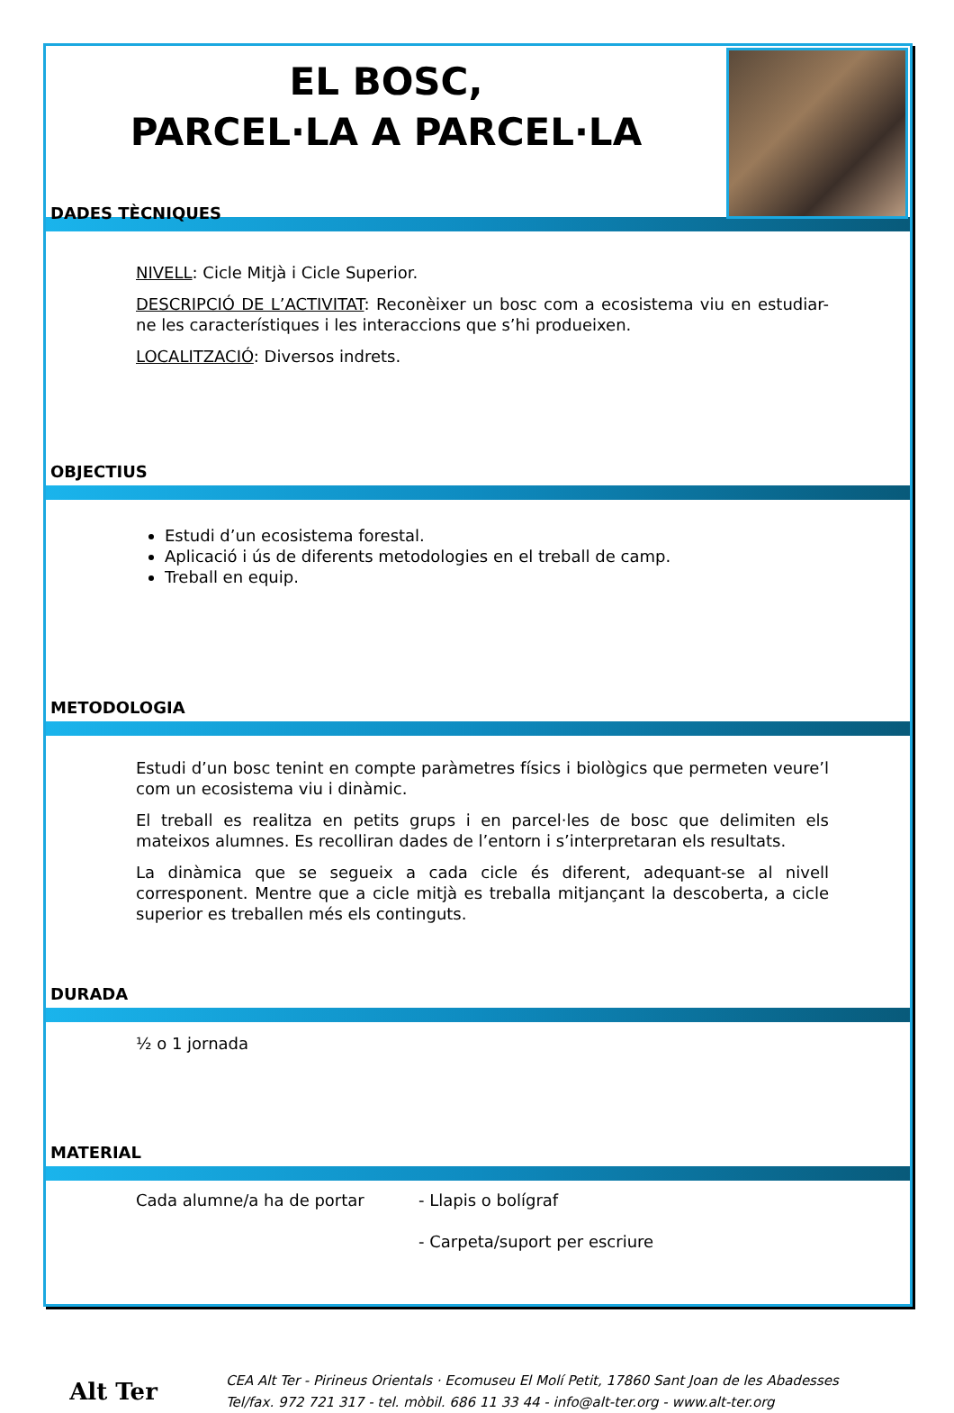EL BOSC,
PARCEL·LA A PARCEL·LA
DADES TÈCNIQUES
NIVELL: Cicle Mitjà i Cicle Superior.
DESCRIPCIÓ DE L’ACTIVITAT: Reconèixer un bosc com a ecosistema viu en estudiar-ne les característiques i les interaccions que s’hi produeixen.
LOCALITZACIÓ: Diversos indrets.
OBJECTIUS
Estudi d’un ecosistema forestal.
Aplicació i ús de diferents metodologies en el treball de camp.
Treball en equip.
METODOLOGIA
Estudi d’un bosc tenint en compte paràmetres físics i biològics que permeten veure’l com un ecosistema viu i dinàmic.
El treball es realitza en petits grups i en parcel·les de bosc que delimiten els mateixos alumnes. Es recolliran dades de l’entorn i s’interpretaran els resultats.
La dinàmica que se segueix a cada cicle és diferent, adequant-se al nivell corresponent. Mentre que a cicle mitjà es treballa mitjançant la descoberta, a cicle superior es treballen més els continguts.
DURADA
½ o 1 jornada
MATERIAL
Cada alumne/a ha de portar - Llapis o bolígraf
- Carpeta/suport per escriure
Alt Ter
CEA Alt Ter - Pirineus Orientals · Ecomuseu El Molí Petit, 17860 Sant Joan de les Abadesses
Tel/fax. 972 721 317 - tel. mòbil. 686 11 33 44 - info@alt-ter.org - www.alt-ter.org